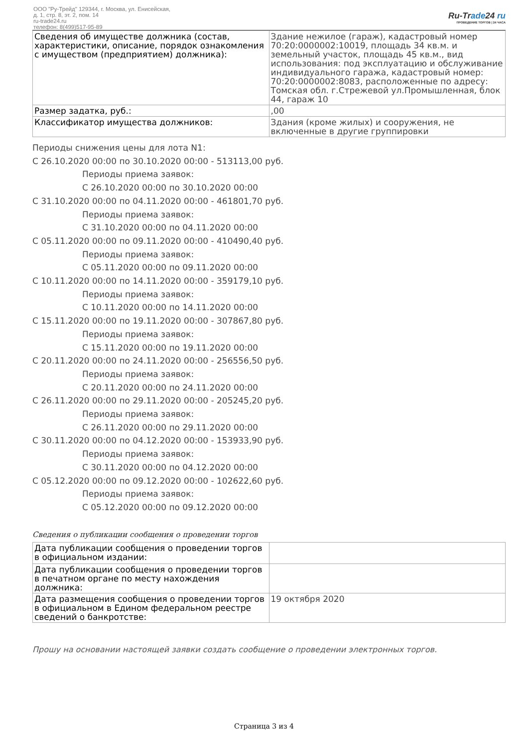ООО "Ру-Трейд" 129344, г. Москва, ул. Енисейская,
д. 1, стр. 8, эт. 2, пом. 14
ru-trade24.ru
телефон: 8(499)517-95-89
Ru-Trade24 ru
ПРОВЕДЕНИЕ ТОРГОВ | 24 ЧАСА
| Сведения об имуществе должника (состав, характеристики, описание, порядок ознакомления с имуществом (предприятием) должника): | Здание нежилое (гараж), кадастровый номер 70:20:0000002:10019, площадь 34 кв.м. и земельный участок, площадь 45 кв.м., вид использования: под эксплуатацию и обслуживание индивидуального гаража, кадастровый номер: 70:20:0000002:8083, расположенные по адресу: Томская обл. г.Стрежевой ул.Промышленная, блок 44, гараж 10 |
| Размер задатка, руб.: | ,00 |
| Классификатор имущества должников: | Здания (кроме жилых) и сооружения, не включенные в другие группировки |
Периоды снижения цены для лота N1:
С 26.10.2020 00:00 по 30.10.2020 00:00 - 513113,00 руб.
Периоды приема заявок:
С 26.10.2020 00:00 по 30.10.2020 00:00
С 31.10.2020 00:00 по 04.11.2020 00:00 - 461801,70 руб.
Периоды приема заявок:
С 31.10.2020 00:00 по 04.11.2020 00:00
С 05.11.2020 00:00 по 09.11.2020 00:00 - 410490,40 руб.
Периоды приема заявок:
С 05.11.2020 00:00 по 09.11.2020 00:00
С 10.11.2020 00:00 по 14.11.2020 00:00 - 359179,10 руб.
Периоды приема заявок:
С 10.11.2020 00:00 по 14.11.2020 00:00
С 15.11.2020 00:00 по 19.11.2020 00:00 - 307867,80 руб.
Периоды приема заявок:
С 15.11.2020 00:00 по 19.11.2020 00:00
С 20.11.2020 00:00 по 24.11.2020 00:00 - 256556,50 руб.
Периоды приема заявок:
С 20.11.2020 00:00 по 24.11.2020 00:00
С 26.11.2020 00:00 по 29.11.2020 00:00 - 205245,20 руб.
Периоды приема заявок:
С 26.11.2020 00:00 по 29.11.2020 00:00
С 30.11.2020 00:00 по 04.12.2020 00:00 - 153933,90 руб.
Периоды приема заявок:
С 30.11.2020 00:00 по 04.12.2020 00:00
С 05.12.2020 00:00 по 09.12.2020 00:00 - 102622,60 руб.
Периоды приема заявок:
С 05.12.2020 00:00 по 09.12.2020 00:00
Сведения о публикации сообщения о проведении торгов
| Дата публикации сообщения о проведении торгов в официальном издании: | |
| Дата публикации сообщения о проведении торгов в печатном органе по месту нахождения должника: | |
| Дата размещения сообщения о проведении торгов в официальном в Едином федеральном реестре сведений о банкротстве: | 19 октября 2020 |
Прошу на основании настоящей заявки создать сообщение о проведении электронных торгов.
Страница 3 из 4